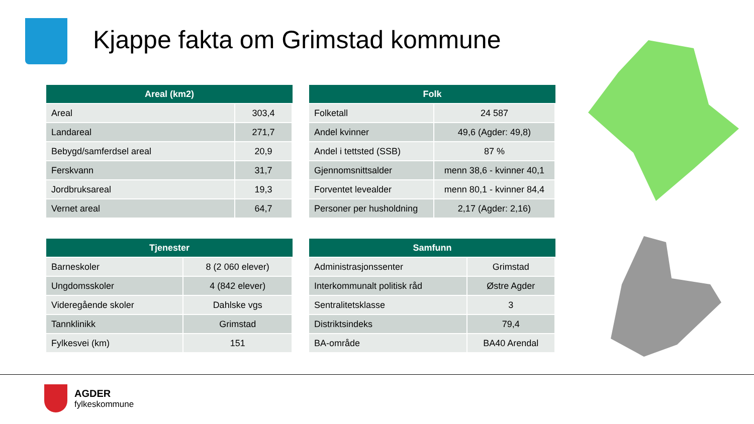Kjappe fakta om Grimstad kommune
| Areal (km2) | |
| --- | --- |
| Areal | 303,4 |
| Landareal | 271,7 |
| Bebygd/samferdsel areal | 20,9 |
| Ferskvann | 31,7 |
| Jordbruksareal | 19,3 |
| Vernet areal | 64,7 |
| Folk | |
| --- | --- |
| Folketall | 24 587 |
| Andel kvinner | 49,6 (Agder: 49,8) |
| Andel i tettsted (SSB) | 87 % |
| Gjennomsnittsalder | menn 38,6 - kvinner 40,1 |
| Forventet levealder | menn 80,1 - kvinner 84,4 |
| Personer per husholdning | 2,17 (Agder: 2,16) |
| Tjenester | |
| --- | --- |
| Barneskoler | 8 (2 060 elever) |
| Ungdomsskoler | 4 (842 elever) |
| Videregående skoler | Dahlske vgs |
| Tannklinikk | Grimstad |
| Fylkesvei (km) | 151 |
| Samfunn | |
| --- | --- |
| Administrasjonssenter | Grimstad |
| Interkommunalt politisk råd | Østre Agder |
| Sentralitetsklasse | 3 |
| Distriktsindeks | 79,4 |
| BA-område | BA40 Arendal |
AGDER
fylkeskommune